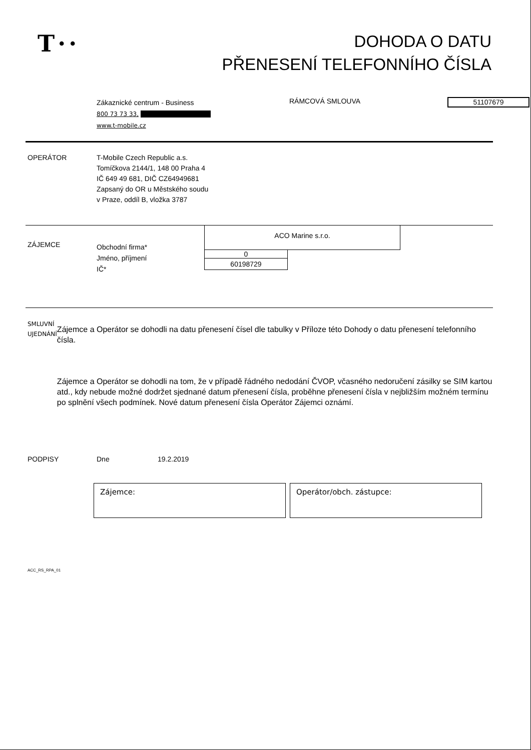T··
DOHODA O DATU
PŘENESENÍ TELEFONNÍHO ČÍSLA
Zákaznické centrum - Business
800 73 73 33,
www.t-mobile.cz
RÁMCOVÁ SMLOUVA
51107679
OPERÁTOR
T-Mobile Czech Republic a.s.
Tomíčkova 2144/1, 148 00 Praha 4
IČ 649 49 681, DIČ CZ64949681
Zapsaný do OR u Městského soudu
v Praze, oddíl B, vložka 3787
ZÁJEMCE
Obchodní firma*
Jméno, příjmení
IČ*
ACO Marine s.r.o.
0
60198729
SMLUVNÍ
UJEDNÁNÍ
Zájemce a Operátor se dohodli na datu přenesení čísel dle tabulky v Příloze této Dohody o datu přenesení telefonního čísla.
Zájemce a Operátor se dohodli na tom, že v případě řádného nedodání ČVOP, včasného nedoručení zásilky se SIM kartou atd., kdy nebude možné dodržet sjednané datum přenesení čísla, proběhne přenesení čísla v nejbližším možném termínu po splnění všech podmínek. Nové datum přenesení čísla Operátor Zájemci oznámí.
PODPISY Dne 19.2.2019
Zájemce: Operátor/obch. zástupce:
ACC_RS_RPA_01